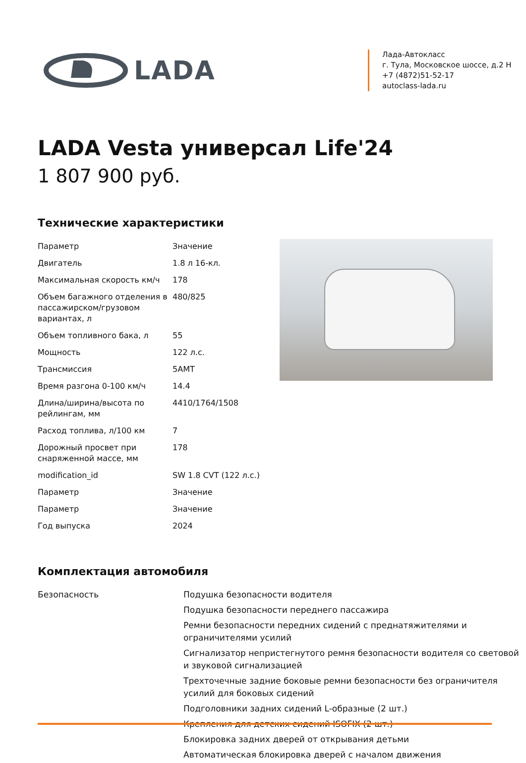LADA
Лада-Автокласс
г. Тула, Московское шоссе, д.2 Н
+7 (4872)51-52-17
autoclass-lada.ru
LADA Vesta универсал Life'24
1 807 900 руб.
Технические характеристики
| Параметр | Значение |
| Двигатель | 1.8 л 16-кл. |
| Максимальная скорость км/ч | 178 |
| Объем багажного отделения в пассажирском/грузовом вариантах, л | 480/825 |
| Объем топливного бака, л | 55 |
| Мощность | 122 л.с. |
| Трансмиссия | 5AMT |
| Время разгона 0-100 км/ч | 14.4 |
| Длина/ширина/высота по рейлингам, мм | 4410/1764/1508 |
| Расход топлива, л/100 км | 7 |
| Дорожный просвет при снаряженной массе, мм | 178 |
| modification_id | SW 1.8 CVT (122 л.с.) |
| Параметр | Значение |
| Параметр | Значение |
| Год выпуска | 2024 |
Комплектация автомобиля
| Безопасность | Подушка безопасности водителя |
| | Подушка безопасности переднего пассажира |
| | Ремни безопасности передних сидений с преднатяжителями и ограничителями усилий |
| | Сигнализатор непристегнутого ремня безопасности водителя со световой и звуковой сигнализацией |
| | Трехточечные задние боковые ремни безопасности без ограничителя усилий для боковых сидений |
| | Подголовники задних сидений L-образные (2 шт.) |
| | Крепления для детских сидений ISOFIX (2 шт.) |
| | Блокировка задних дверей от открывания детьми |
| | Автоматическая блокировка дверей с началом движения |